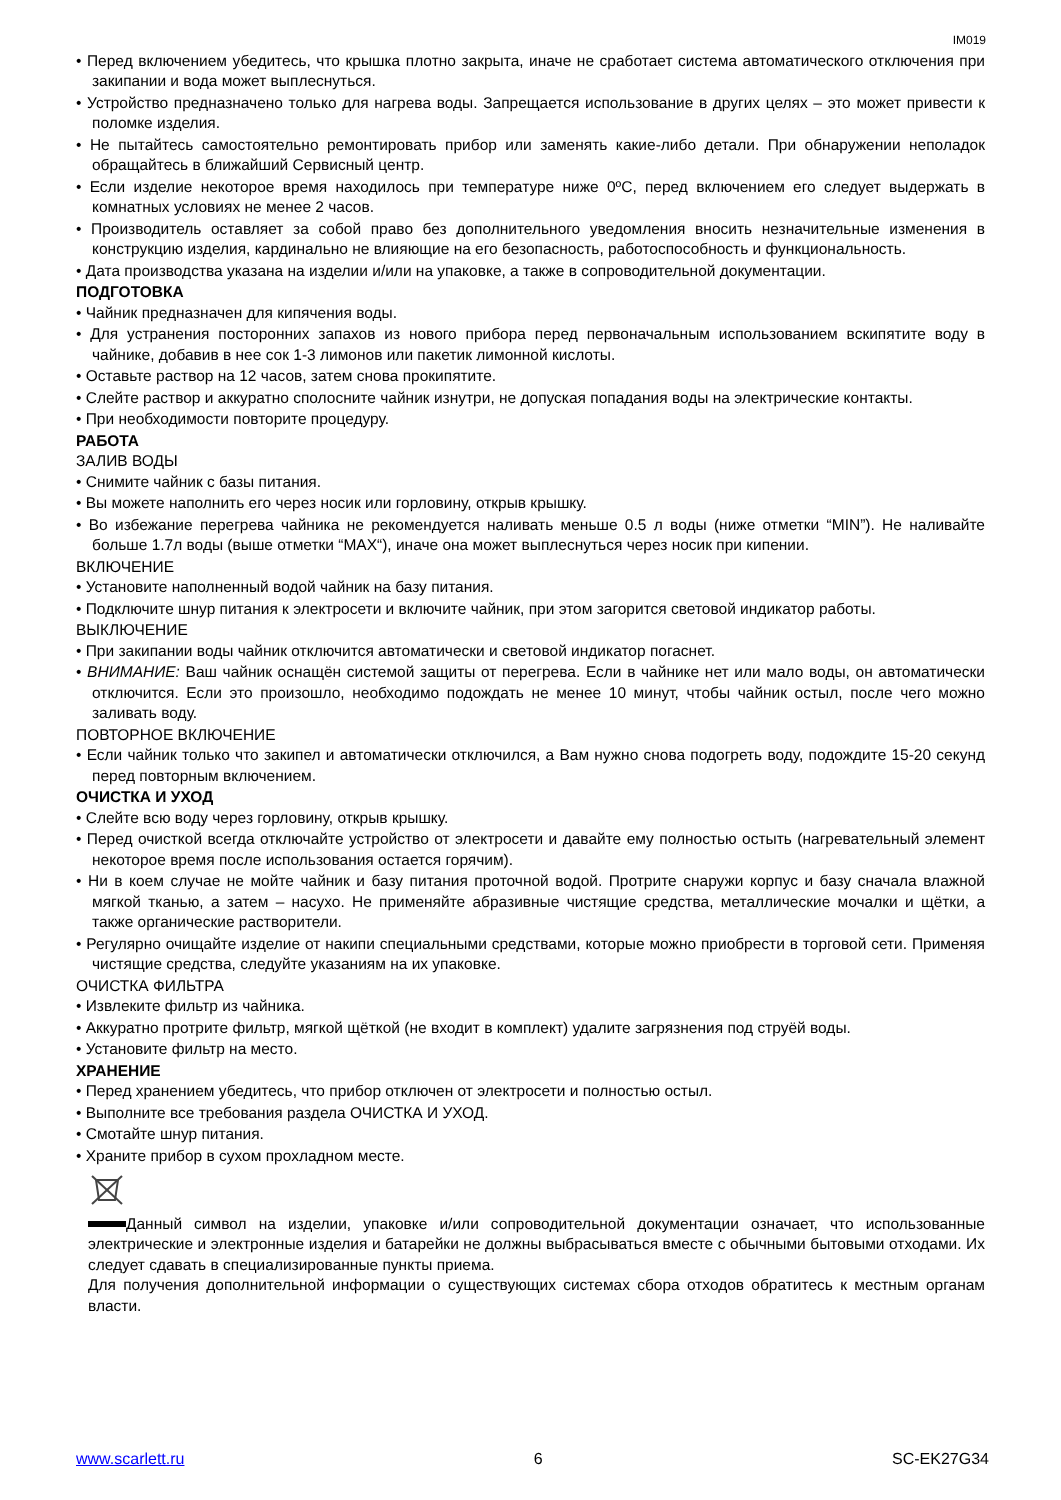IM019
• Перед включением убедитесь, что крышка плотно закрыта, иначе не сработает система автоматического отключения при закипании и вода может выплеснуться.
• Устройство предназначено только для нагрева воды. Запрещается использование в других целях – это может привести к поломке изделия.
• Не пытайтесь самостоятельно ремонтировать прибор или заменять какие-либо детали. При обнаружении неполадок обращайтесь в ближайший Сервисный центр.
• Если изделие некоторое время находилось при температуре ниже 0ºC, перед включением его следует выдержать в комнатных условиях не менее 2 часов.
• Производитель оставляет за собой право без дополнительного уведомления вносить незначительные изменения в конструкцию изделия, кардинально не влияющие на его безопасность, работоспособность и функциональность.
• Дата производства указана на изделии и/или на упаковке, а также в сопроводительной документации.
ПОДГОТОВКА
• Чайник предназначен для кипячения воды.
• Для устранения посторонних запахов из нового прибора перед первоначальным использованием вскипятите воду в чайнике, добавив в нее сок 1-3 лимонов или пакетик лимонной кислоты.
• Оставьте раствор на 12 часов, затем снова прокипятите.
• Слейте раствор и аккуратно сполосните чайник изнутри, не допуская попадания воды на электрические контакты.
• При необходимости повторите процедуру.
РАБОТА
ЗАЛИВ ВОДЫ
• Снимите чайник с базы питания.
• Вы можете наполнить его через носик или горловину, открыв крышку.
• Во избежание перегрева чайника не рекомендуется наливать меньше 0.5 л воды (ниже отметки “MIN”). Не наливайте больше 1.7л воды (выше отметки “MAX“), иначе она может выплеснуться через носик при кипении.
ВКЛЮЧЕНИЕ
• Установите наполненный водой чайник на базу питания.
• Подключите шнур питания к электросети и включите чайник, при этом загорится световой индикатор работы.
ВЫКЛЮЧЕНИЕ
• При закипании воды чайник отключится автоматически и световой индикатор погаснет.
• ВНИМАНИЕ: Ваш чайник оснащён системой защиты от перегрева. Если в чайнике нет или мало воды, он автоматически отключится. Если это произошло, необходимо подождать не менее 10 минут, чтобы чайник остыл, после чего можно заливать воду.
ПОВТОРНОЕ ВКЛЮЧЕНИЕ
• Если чайник только что закипел и автоматически отключился, а Вам нужно снова подогреть воду, подождите 15-20 секунд перед повторным включением.
ОЧИСТКА И УХОД
• Слейте всю воду через горловину, открыв крышку.
• Перед очисткой всегда отключайте устройство от электросети и давайте ему полностью остыть (нагревательный элемент некоторое время после использования остается горячим).
• Ни в коем случае не мойте чайник и базу питания проточной водой. Протрите снаружи корпус и базу сначала влажной мягкой тканью, а затем – насухо. Не применяйте абразивные чистящие средства, металлические мочалки и щётки, а также органические растворители.
• Регулярно очищайте изделие от накипи специальными средствами, которые можно приобрести в торговой сети. Применяя чистящие средства, следуйте указаниям на их упаковке.
ОЧИСТКА ФИЛЬТРА
• Извлеките фильтр из чайника.
• Аккуратно протрите фильтр, мягкой щёткой (не входит в комплект) удалите загрязнения под струёй воды.
• Установите фильтр на место.
ХРАНЕНИЕ
• Перед хранением убедитесь, что прибор отключен от электросети и полностью остыл.
• Выполните все требования раздела ОЧИСТКА И УХОД.
• Смотайте шнур питания.
• Храните прибор в сухом прохладном месте.
Данный символ на изделии, упаковке и/или сопроводительной документации означает, что использованные электрические и электронные изделия и батарейки не должны выбрасываться вместе с обычными бытовыми отходами. Их следует сдавать в специализированные пункты приема.
Для получения дополнительной информации о существующих системах сбора отходов обратитесь к местным органам власти.
www.scarlett.ru 6 SC-EK27G34